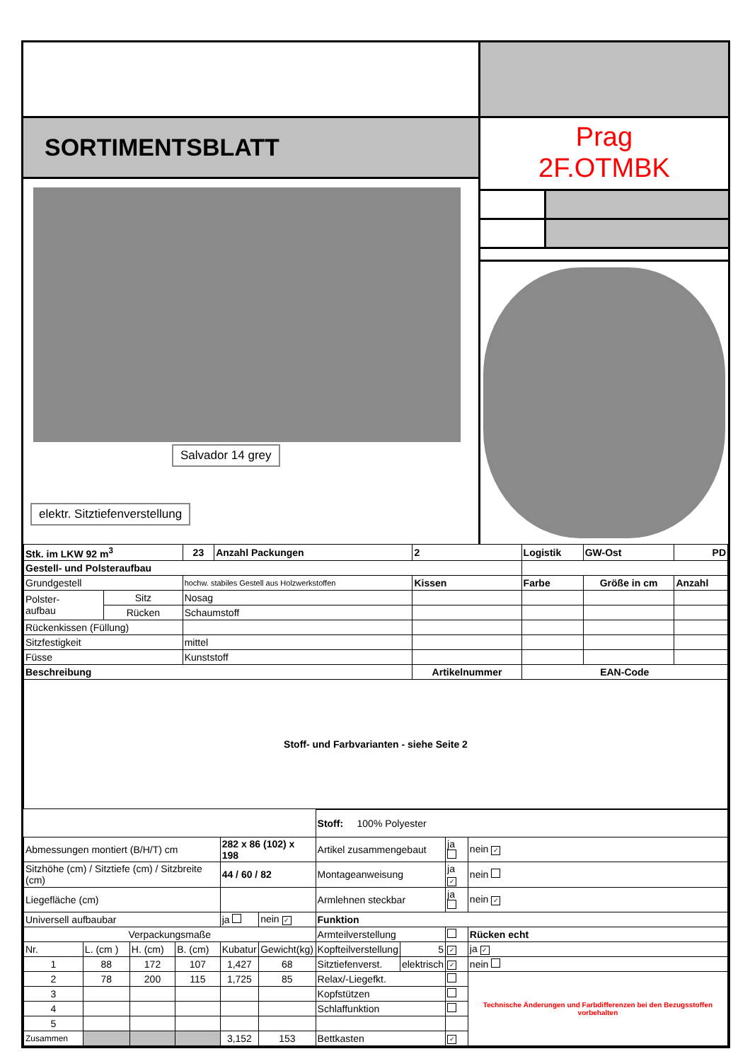SORTIMENTSBLATT
Salvador 14 grey
elektr. Sitztiefenverstellung
Prag
2F.OTMBK
| Stk. im LKW 92 m<sup>3</sup> | | 23 | Anzahl Packungen | 2 | Logistik | GW-Ost | PD |
| Gestell- und Polsteraufbau | | | | | | | |
| Grundgestell | | hochw. stabiles Gestell aus Holzwerkstoffen | | Kissen | Farbe | Größe in cm | Anzahl |
| Polster- aufbau | Sitz | Nosag | | | | | |
| | Rücken | Schaumstoff | | | | | |
| Rückenkissen (Füllung) | | | | | | | |
| Sitzfestigkeit | | mittel | | | | | |
| Füsse | | Kunststoff | | | | | |
| Beschreibung | | | | Artikelnummer | EAN-Code | | |
| Stoff- und Farbvarianten - siehe Seite 2 | | | | | | | |
| | | | | | | Stoff: 100% Polyester | | | |
| Abmessungen montiert (B/H/T) cm | | | | 282 x 86 (102) x 198 | | Artikel zusammengebaut | | ja | nein ✓ |
| Sitzhöhe (cm) / Sitztiefe (cm) / Sitzbreite (cm) | | | | 44 / 60 / 82 | | Montageanweisung | | ja ✓ | nein |
| Liegefläche (cm) | | | | | | Armlehnen steckbar | | ja | nein ✓ |
| Universell aufbaubar | | | | ja | nein ✓ | Funktion | | | |
| Verpackungsmaße | | | | | | Armteilverstellung | | | Rücken echt |
| Nr. | L. (cm ) | H. (cm) | B. (cm) | Kubatur | Gewicht(kg) | Kopfteilverstellung | 5 | ✓ | ja ✓ |
| 1 | 88 | 172 | 107 | 1,427 | 68 | Sitztiefenverst. | elektrisch | ✓ | nein |
| 2 | 78 | 200 | 115 | 1,725 | 85 | Relax/-Liegefkt. | | | Technische Änderungen und Farbdifferenzen bei den Bezugsstoffen vorbehalten |
| 3 | | | | | | Kopfstützen | | | |
| 4 | | | | | | Schlaffunktion | | | |
| 5 | | | | | | | | | |
| Zusammen | | | | 3,152 | 153 | Bettkasten | | ✓ | |